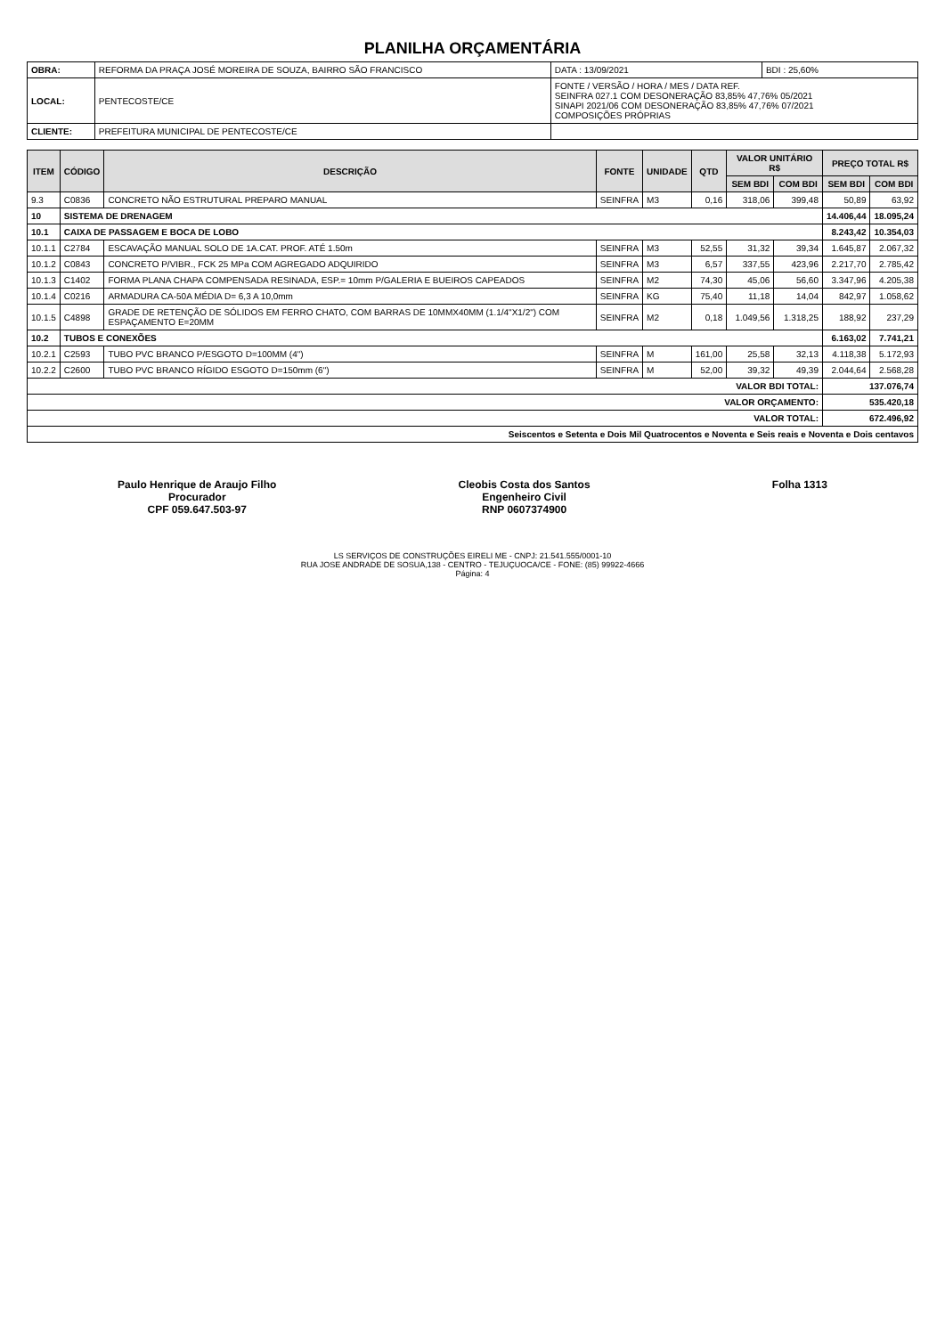PLANILHA ORÇAMENTÁRIA
| OBRA: | REFORMA DA PRAÇA JOSÉ MOREIRA DE SOUZA, BAIRRO SÃO FRANCISCO | DATA : 13/09/2021 | BDI : 25,60% |
| LOCAL: | PENTECOSTE/CE | FONTE / VERSÃO / HORA / MES / DATA REF. SEINFRA 027.1 COM DESONERAÇÃO 83,85% 47,76% 05/2021 SINAPI 2021/06 COM DESONERAÇÃO 83,85% 47,76% 07/2021 COMPOSIÇÕES PRÓPRIAS | |
| CLIENTE: | PREFEITURA MUNICIPAL DE PENTECOSTE/CE | | |
| ITEM | CÓDIGO | DESCRIÇÃO | FONTE | UNIDADE | QTD | VALOR UNITÁRIO R$ | | PREÇO TOTAL R$ | |
| --- | --- | --- | --- | --- | --- | --- | --- | --- | --- |
| | | | | | | SEM BDI | COM BDI | SEM BDI | COM BDI |
| 9.3 | C0836 | CONCRETO NÃO ESTRUTURAL PREPARO MANUAL | SEINFRA | M3 | 0,16 | 318,06 | 399,48 | 50,89 | 63,92 |
| 10 | SISTEMA DE DRENAGEM | | | | | | | 14.406,44 | 18.095,24 |
| 10.1 | CAIXA DE PASSAGEM E BOCA DE LOBO | | | | | | | 8.243,42 | 10.354,03 |
| 10.1.1 | C2784 | ESCAVAÇÃO MANUAL SOLO DE 1A.CAT. PROF. ATÉ 1.50m | SEINFRA | M3 | 52,55 | 31,32 | 39,34 | 1.645,87 | 2.067,32 |
| 10.1.2 | C0843 | CONCRETO P/VIBR., FCK 25 MPa COM AGREGADO ADQUIRIDO | SEINFRA | M3 | 6,57 | 337,55 | 423,96 | 2.217,70 | 2.785,42 |
| 10.1.3 | C1402 | FORMA PLANA CHAPA COMPENSADA RESINADA, ESP.= 10mm P/GALERIA E BUEIROS CAPEADOS | SEINFRA | M2 | 74,30 | 45,06 | 56,60 | 3.347,96 | 4.205,38 |
| 10.1.4 | C0216 | ARMADURA CA-50A MÉDIA D= 6,3 A 10,0mm | SEINFRA | KG | 75,40 | 11,18 | 14,04 | 842,97 | 1.058,62 |
| 10.1.5 | C4898 | GRADE DE RETENÇÃO DE SÓLIDOS EM FERRO CHATO, COM BARRAS DE 10MMX40MM (1.1/4"X1/2") COM ESPAÇAMENTO E=20MM | SEINFRA | M2 | 0,18 | 1.049,56 | 1.318,25 | 188,92 | 237,29 |
| 10.2 | TUBOS E CONEXÕES | | | | | | | 6.163,02 | 7.741,21 |
| 10.2.1 | C2593 | TUBO PVC BRANCO P/ESGOTO D=100MM (4") | SEINFRA | M | 161,00 | 25,58 | 32,13 | 4.118,38 | 5.172,93 |
| 10.2.2 | C2600 | TUBO PVC BRANCO RÍGIDO ESGOTO D=150mm (6") | SEINFRA | M | 52,00 | 39,32 | 49,39 | 2.044,64 | 2.568,28 |
| VALOR BDI TOTAL: | | | | | | | | 137.076,74 | |
| VALOR ORÇAMENTO: | | | | | | | | 535.420,18 | |
| VALOR TOTAL: | | | | | | | | 672.496,92 | |
| Seiscentos e Setenta e Dois Mil Quatrocentos e Noventa e Seis reais e Noventa e Dois centavos | | | | | | | | | |
Paulo Henrique de Araujo Filho
Procurador
CPF 059.647.503-97
Cleobis Costa dos Santos
Engenheiro Civil
RNP 0607374900
Folha 1313
LS SERVIÇOS DE CONSTRUÇÕES EIRELI ME - CNPJ: 21.541.555/0001-10
RUA JOSE ANDRADE DE SOSUA,138 - CENTRO - TEJUÇUOCA/CE - FONE: (85) 99922-4666
Página: 4